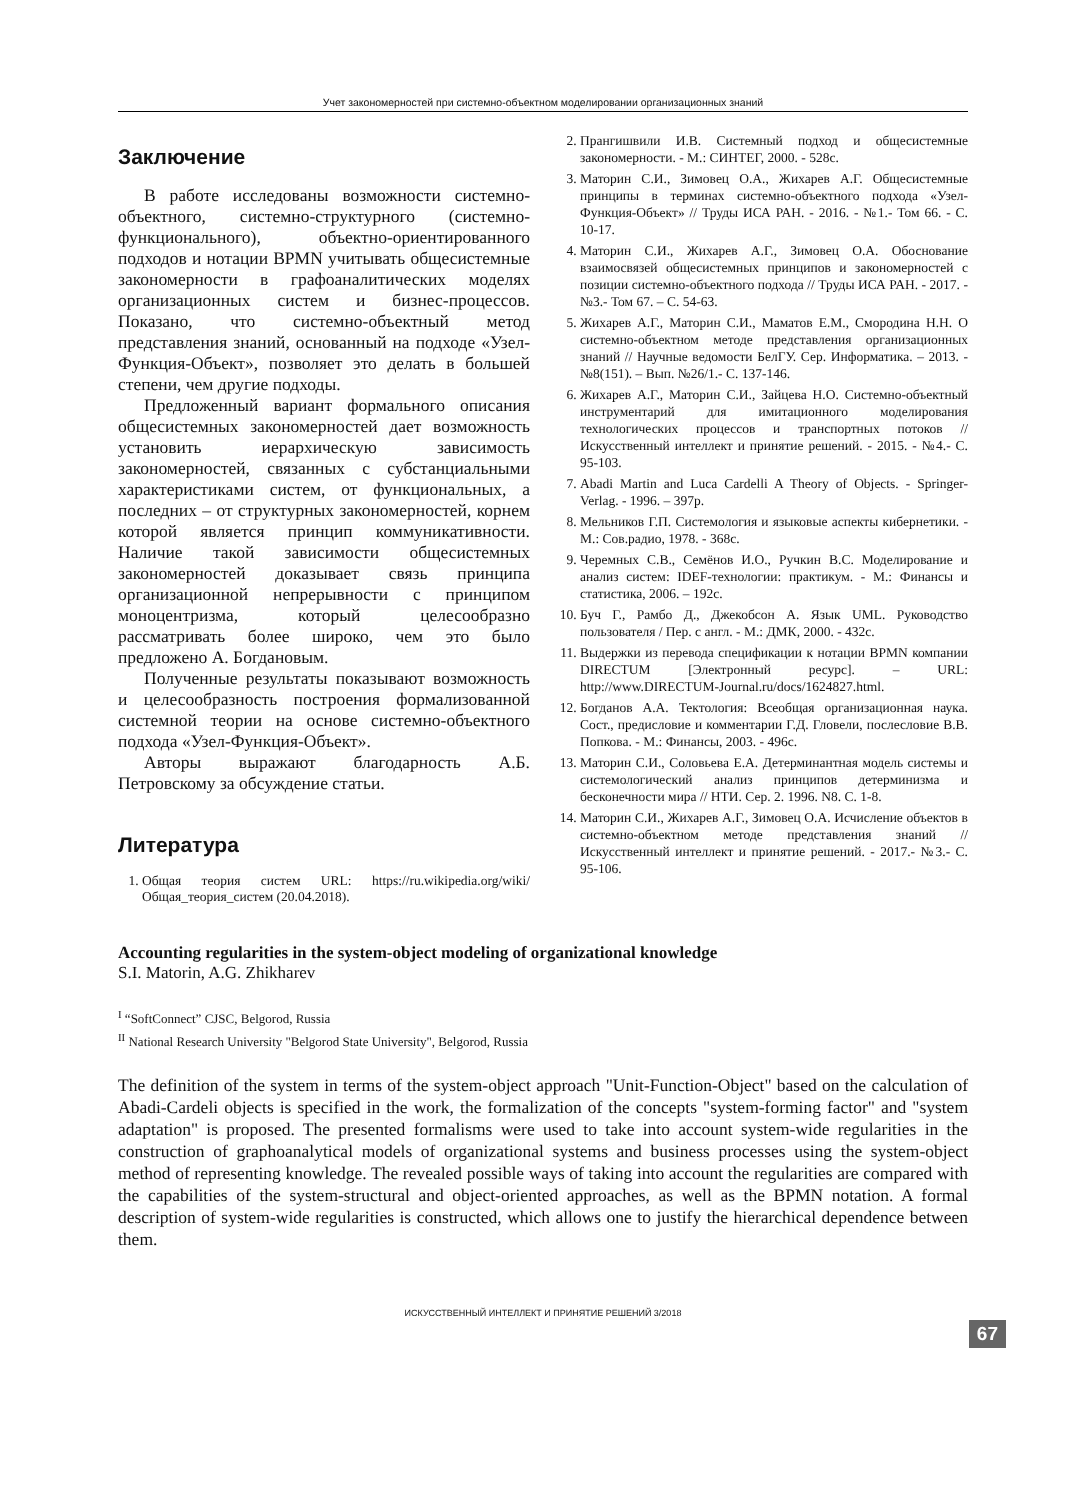Учет закономерностей при системно-объектном моделировании организационных знаний
Заключение
В работе исследованы возможности системно-объектного, системно-структурного (системно-функционального), объектно-ориентированного подходов и нотации BPMN учитывать общесистемные закономерности в графоаналитических моделях организационных систем и бизнес-процессов. Показано, что системно-объектный метод представления знаний, основанный на подходе «Узел-Функция-Объект», позволяет это делать в большей степени, чем другие подходы.
Предложенный вариант формального описания общесистемных закономерностей дает возможность установить иерархическую зависимость закономерностей, связанных с субстанциальными характеристиками систем, от функциональных, а последних – от структурных закономерностей, корнем которой является принцип коммуникативности. Наличие такой зависимости общесистемных закономерностей доказывает связь принципа организационной непрерывности с принципом моноцентризма, который целесообразно рассматривать более широко, чем это было предложено А. Богдановым.
Полученные результаты показывают возможность и целесообразность построения формализованной системной теории на основе системно-объектного подхода «Узел-Функция-Объект».
Авторы выражают благодарность А.Б. Петровскому за обсуждение статьи.
Литература
1. Общая теория систем URL: https://ru.wikipedia.org/wiki/Общая_теория_систем (20.04.2018).
2. Прангишвили И.В. Системный подход и общесистемные закономерности. - М.: СИНТЕГ, 2000. - 528с.
3. Маторин С.И., Зимовец О.А., Жихарев А.Г. Общесистемные принципы в терминах системно-объектного подхода «Узел-Функция-Объект» // Труды ИСА РАН. - 2016. - №1.- Том 66. - С. 10-17.
4. Маторин С.И., Жихарев А.Г., Зимовец О.А. Обоснование взаимосвязей общесистемных принципов и закономерностей с позиции системно-объектного подхода // Труды ИСА РАН. - 2017. - №3.- Том 67. – С. 54-63.
5. Жихарев А.Г., Маторин С.И., Маматов Е.М., Смородина Н.Н. О системно-объектном методе представления организационных знаний // Научные ведомости БелГУ. Сер. Информатика. – 2013. - №8(151). – Вып. №26/1.- С. 137-146.
6. Жихарев А.Г., Маторин С.И., Зайцева Н.О. Системно-объектный инструментарий для имитационного моделирования технологических процессов и транспортных потоков // Искусственный интеллект и принятие решений. - 2015. - №4.- С. 95-103.
7. Abadi Martin and Luca Cardelli A Theory of Objects. - Springer-Verlag. - 1996. – 397p.
8. Мельников Г.П. Системология и языковые аспекты кибернетики. - М.: Сов.радио, 1978. - 368с.
9. Черемных С.В., Семёнов И.О., Ручкин В.С. Моделирование и анализ систем: IDEF-технологии: практикум. - М.: Финансы и статистика, 2006. – 192с.
10. Буч Г., Рамбо Д., Джекобсон А. Язык UML. Руководство пользователя / Пер. с англ. - М.: ДМК, 2000. - 432с.
11. Выдержки из перевода спецификации к нотации BPMN компании DIRECTUM [Электронный ресурс]. – URL: http://www.DIRECTUM-Journal.ru/docs/1624827.html.
12. Богданов А.А. Тектология: Всеобщая организационная наука. Сост., предисловие и комментарии Г.Д. Гловели, послесловие В.В. Попкова. - М.: Финансы, 2003. - 496с.
13. Маторин С.И., Соловьева Е.А. Детерминантная модель системы и системологический анализ принципов детерминизма и бесконечности мира // НТИ. Сер. 2. 1996. N8. С. 1-8.
14. Маторин С.И., Жихарев А.Г., Зимовец О.А. Исчисление объектов в системно-объектном методе представления знаний // Искусственный интеллект и принятие решений. - 2017.- №3.- С. 95-106.
Accounting regularities in the system-object modeling of organizational knowledge
S.I. Matorin, A.G. Zhikharev
<sup>I</sup> “SoftConnect” CJSC, Belgorod, Russia
<sup>II</sup> National Research University "Belgorod State University", Belgorod, Russia
The definition of the system in terms of the system-object approach "Unit-Function-Object" based on the calculation of Abadi-Cardeli objects is specified in the work, the formalization of the concepts "system-forming factor" and "system adaptation" is proposed. The presented formalisms were used to take into account system-wide regularities in the construction of graphoanalytical models of organizational systems and business processes using the system-object method of representing knowledge. The revealed possible ways of taking into account the regularities are compared with the capabilities of the system-structural and object-oriented approaches, as well as the BPMN notation. A formal description of system-wide regularities is constructed, which allows one to justify the hierarchical dependence between them.
ИСКУССТВЕННЫЙ ИНТЕЛЛЕКТ И ПРИНЯТИЕ РЕШЕНИЙ 3/2018
67